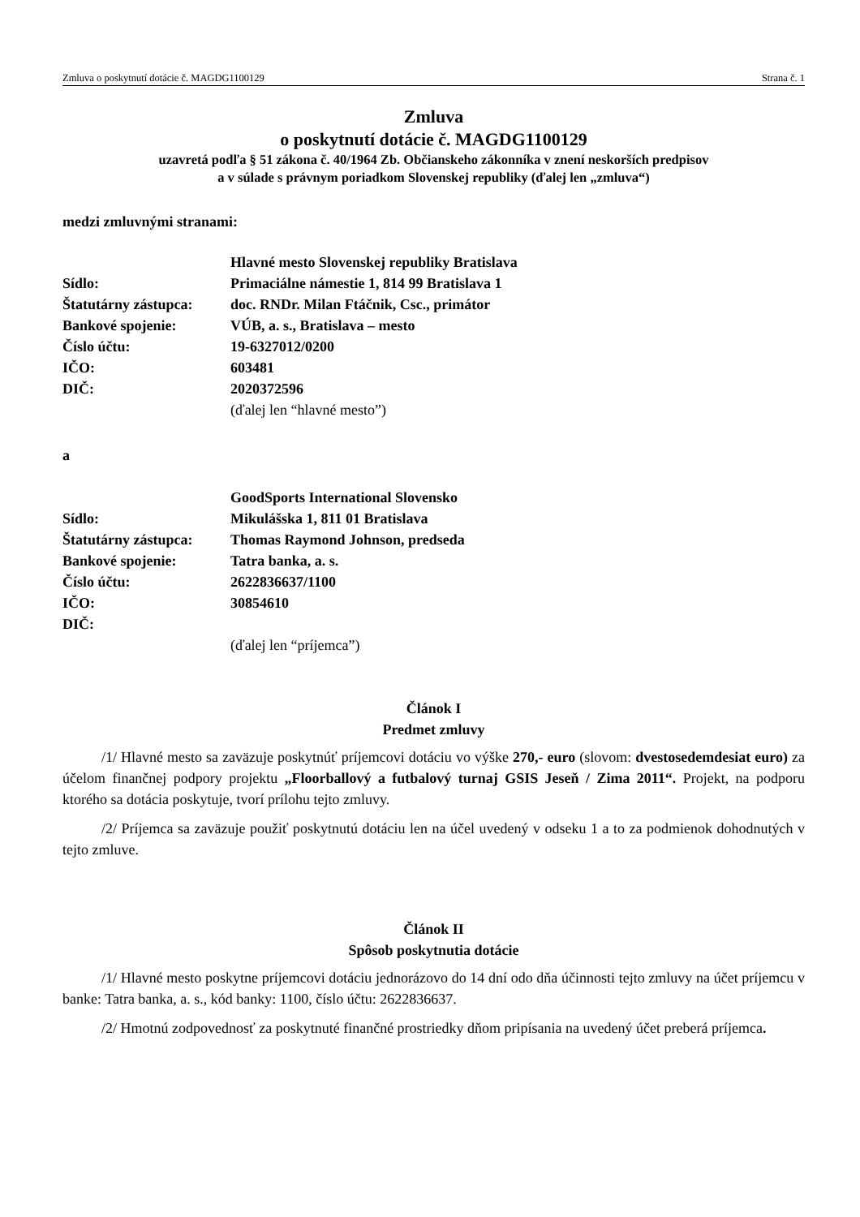Zmluva o poskytnutí dotácie č. MAGDG1100129 Strana č. 1
Zmluva
o poskytnutí dotácie č. MAGDG1100129
uzavretá podľa § 51 zákona č. 40/1964 Zb. Občianskeho zákonníka v znení neskorších predpisov
a v súlade s právnym poriadkom Slovenskej republiky (ďalej len „zmluva“)
medzi zmluvnými stranami:
| | Hlavné mesto Slovenskej republiky Bratislava |
| Sídlo: | Primaciálne námestie 1, 814 99 Bratislava 1 |
| Štatutárny zástupca: | doc. RNDr. Milan Ftáčnik, Csc., primátor |
| Bankové spojenie: | VÚB, a. s., Bratislava – mesto |
| Číslo účtu: | 19-6327012/0200 |
| IČO: | 603481 |
| DIČ: | 2020372596 |
| | (ďalej len “hlavné mesto”) |
a
| | GoodSports International Slovensko |
| Sídlo: | Mikulášska 1, 811 01 Bratislava |
| Štatutárny zástupca: | Thomas Raymond Johnson, predseda |
| Bankové spojenie: | Tatra banka, a. s. |
| Číslo účtu: | 2622836637/1100 |
| IČO: | 30854610 |
| DIČ: | |
| | (ďalej len “príjemca”) |
Článok I
Predmet zmluvy
/1/ Hlavné mesto sa zaväzuje poskytnúť príjemcovi dotáciu vo výške 270,- euro (slovom: dvestosedemdesiat euro) za účelom finančnej podpory projektu „Floorballový a futbalový turnaj GSIS Jeseň / Zima 2011“. Projekt, na podporu ktorého sa dotácia poskytuje, tvorí prílohu tejto zmluvy.
/2/ Príjemca sa zaväzuje použiť poskytnutú dotáciu len na účel uvedený v odseku 1 a to za podmienok dohodnutých v tejto zmluve.
Článok II
Spôsob poskytnutia dotácie
/1/ Hlavné mesto poskytne príjemcovi dotáciu jednorázovo do 14 dní odo dňa účinnosti tejto zmluvy na účet príjemcu v banke: Tatra banka, a. s., kód banky: 1100, číslo účtu: 2622836637.
/2/ Hmotnú zodpovednosť za poskytnuté finančné prostriedky dňom pripísania na uvedený účet preberá príjemca.